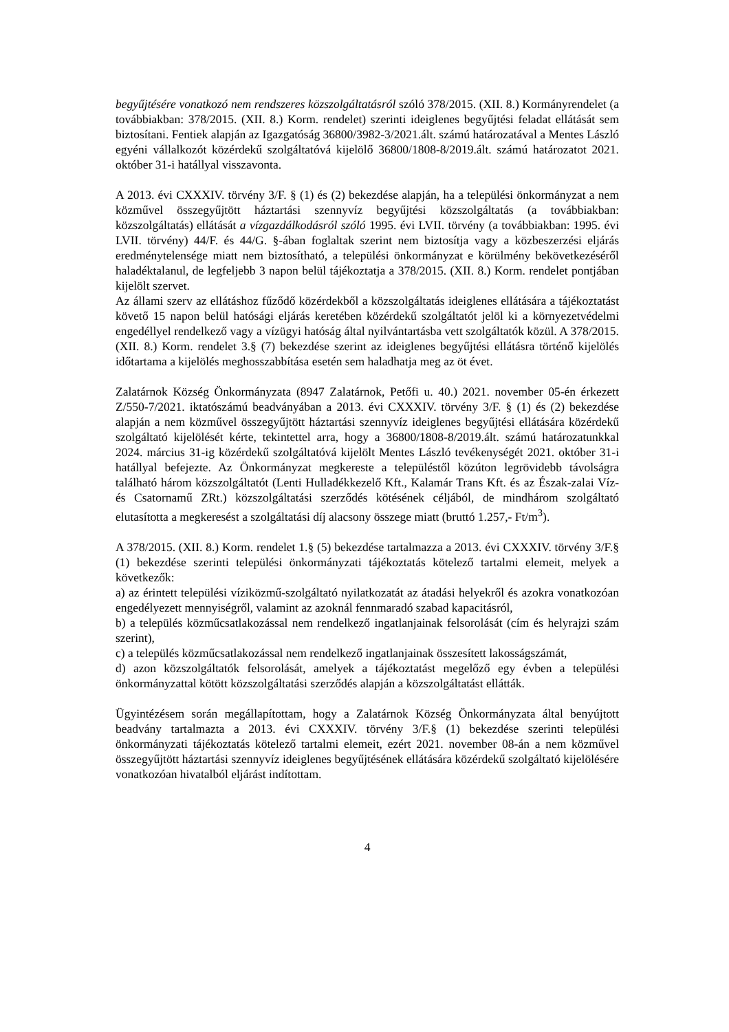begyűjtésére vonatkozó nem rendszeres közszolgáltatásról szóló 378/2015. (XII. 8.) Kormányrendelet (a továbbiakban: 378/2015. (XII. 8.) Korm. rendelet) szerinti ideiglenes begyűjtési feladat ellátását sem biztosítani. Fentiek alapján az Igazgatóság 36800/3982-3/2021.ált. számú határozatával a Mentes László egyéni vállalkozót közérdekű szolgáltatóvá kijelölő 36800/1808-8/2019.ált. számú határozatot 2021. október 31-i hatállyal visszavonta.
A 2013. évi CXXXIV. törvény 3/F. § (1) és (2) bekezdése alapján, ha a települési önkormányzat a nem közművel összegyűjtött háztartási szennyvíz begyűjtési közszolgáltatás (a továbbiakban: közszolgáltatás) ellátását a vízgazdálkodásról szóló 1995. évi LVII. törvény (a továbbiakban: 1995. évi LVII. törvény) 44/F. és 44/G. §-ában foglaltak szerint nem biztosítja vagy a közbeszerzési eljárás eredménytelensége miatt nem biztosítható, a települési önkormányzat e körülmény bekövetkezéséről haladéktalanul, de legfeljebb 3 napon belül tájékoztatja a 378/2015. (XII. 8.) Korm. rendelet pontjában kijelölt szervet.
Az állami szerv az ellátáshoz fűződő közérdekből a közszolgáltatás ideiglenes ellátására a tájékoztatást követő 15 napon belül hatósági eljárás keretében közérdekű szolgáltatót jelöl ki a környezetvédelmi engedéllyel rendelkező vagy a vízügyi hatóság által nyilvántartásba vett szolgáltatók közül. A 378/2015. (XII. 8.) Korm. rendelet 3.§ (7) bekezdése szerint az ideiglenes begyűjtési ellátásra történő kijelölés időtartama a kijelölés meghosszabbítása esetén sem haladhatja meg az öt évet.
Zalatárnok Község Önkormányzata (8947 Zalatárnok, Petőfi u. 40.) 2021. november 05-én érkezett Z/550-7/2021. iktatószámú beadványában a 2013. évi CXXXIV. törvény 3/F. § (1) és (2) bekezdése alapján a nem közművel összegyűjtött háztartási szennyvíz ideiglenes begyűjtési ellátására közérdekű szolgáltató kijelölését kérte, tekintettel arra, hogy a 36800/1808-8/2019.ált. számú határozatunkkal 2024. március 31-ig közérdekű szolgáltatóvá kijelölt Mentes László tevékenységét 2021. október 31-i hatállyal befejezte. Az Önkormányzat megkereste a településtől közúton legrövidebb távolságra található három közszolgáltatót (Lenti Hulladékkezelő Kft., Kalamár Trans Kft. és az Észak-zalai Víz- és Csatornamű ZRt.) közszolgáltatási szerződés kötésének céljából, de mindhárom szolgáltató elutasította a megkeresést a szolgáltatási díj alacsony összege miatt (bruttó 1.257,- Ft/m<sup>3</sup>).
A 378/2015. (XII. 8.) Korm. rendelet 1.§ (5) bekezdése tartalmazza a 2013. évi CXXXIV. törvény 3/F.§ (1) bekezdése szerinti települési önkormányzati tájékoztatás kötelező tartalmi elemeit, melyek a következők:
a) az érintett települési víziközmű-szolgáltató nyilatkozatát az átadási helyekről és azokra vonatkozóan engedélyezett mennyiségről, valamint az azoknál fennmaradó szabad kapacitásról,
b) a település közműcsatlakozással nem rendelkező ingatlanjainak felsorolását (cím és helyrajzi szám szerint),
c) a település közműcsatlakozással nem rendelkező ingatlanjainak összesített lakosságszámát,
d) azon közszolgáltatók felsorolását, amelyek a tájékoztatást megelőző egy évben a települési önkormányzattal kötött közszolgáltatási szerződés alapján a közszolgáltatást ellátták.
Ügyintézésem során megállapítottam, hogy a Zalatárnok Község Önkormányzata által benyújtott beadvány tartalmazta a 2013. évi CXXXIV. törvény 3/F.§ (1) bekezdése szerinti települési önkormányzati tájékoztatás kötelező tartalmi elemeit, ezért 2021. november 08-án a nem közművel összegyűjtött háztartási szennyvíz ideiglenes begyűjtésének ellátására közérdekű szolgáltató kijelölésére vonatkozóan hivatalból eljárást indítottam.
4